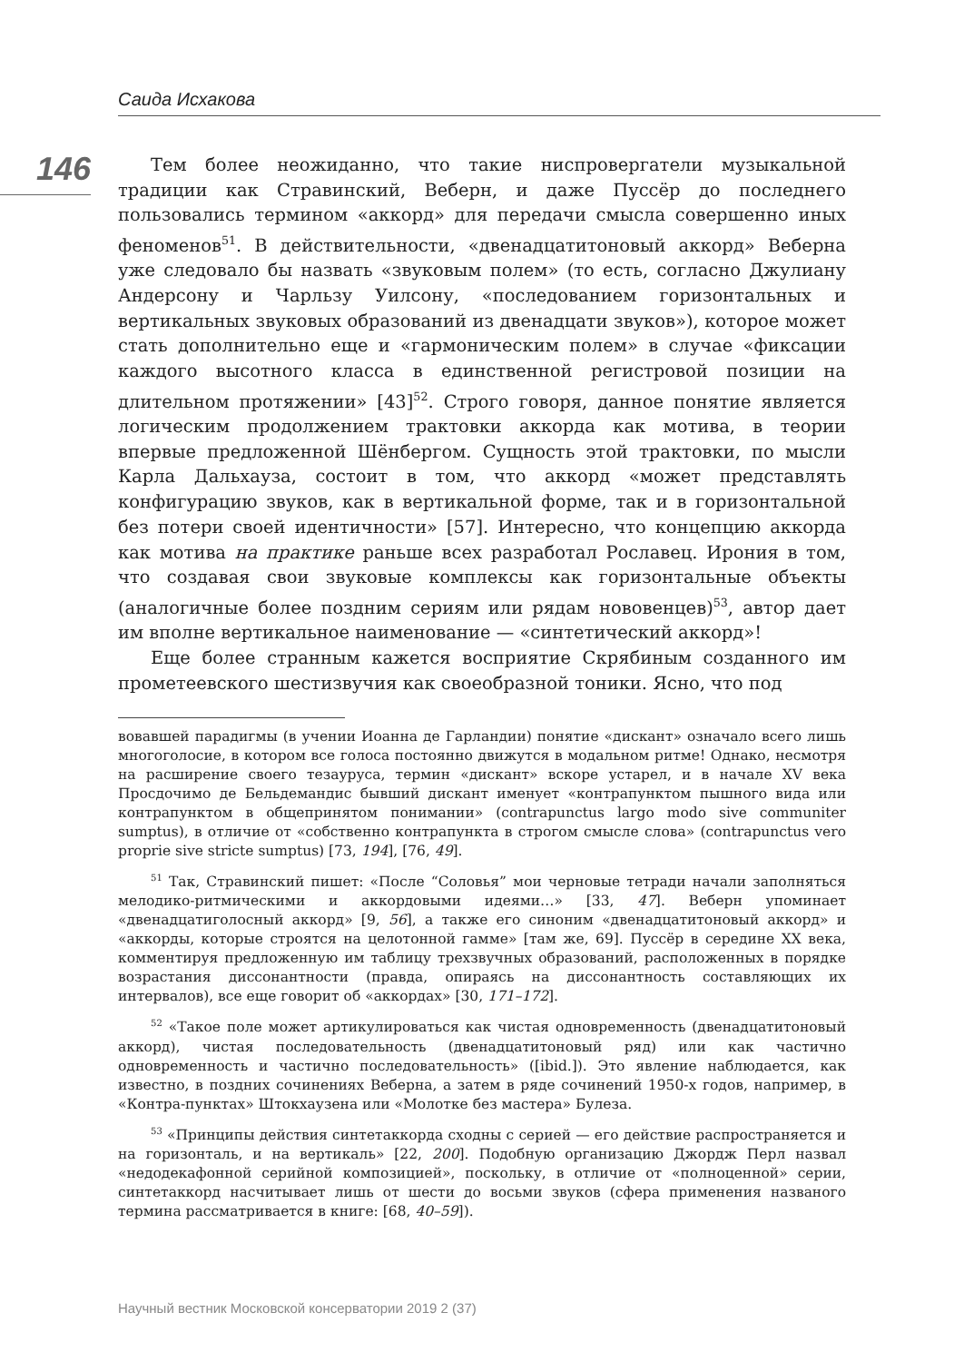Саида Исхакова
146
Тем более неожиданно, что такие ниспровергатели музыкальной традиции как Стравинский, Веберн, и даже Пуссёр до последнего пользовались термином «аккорд» для передачи смысла совершенно иных феноменов<sup>51</sup>. В действительности, «двенадцатитоновый аккорд» Веберна уже следовало бы назвать «звуковым полем» (то есть, согласно Джулиану Андерсону и Чарльзу Уилсону, «последованием горизонтальных и вертикальных звуковых образований из двенадцати звуков»), которое может стать дополнительно еще и «гармоническим полем» в случае «фиксации каждого высотного класса в единственной регистровой позиции на длительном протяжении» [43]<sup>52</sup>. Строго говоря, данное понятие является логическим продолжением трактовки аккорда как мотива, в теории впервые предложенной Шёнбергом. Сущность этой трактовки, по мысли Карла Дальхауза, состоит в том, что аккорд «может представлять конфигурацию звуков, как в вертикальной форме, так и в горизонтальной без потери своей идентичности» [57]. Интересно, что концепцию аккорда как мотива на практике раньше всех разработал Рославец. Ирония в том, что создавая свои звуковые комплексы как горизонтальные объекты (аналогичные более поздним сериям или рядам нововенцев)<sup>53</sup>, автор дает им вполне вертикальное наименование — «синтетический аккорд»!
Еще более странным кажется восприятие Скрябиным созданного им прометеевского шестизвучия как своеобразной тоники. Ясно, что под
вовавшей парадигмы (в учении Иоанна де Гарландии) понятие «дискант» означало всего лишь многоголосие, в котором все голоса постоянно движутся в модальном ритме! Однако, несмотря на расширение своего тезауруса, термин «дискант» вскоре устарел, и в начале XV века Просдочимо де Бельдемандис бывший дискант именует «контрапунктом пышного вида или контрапунктом в общепринятом понимании» (contrapunctus largo modo sive communiter sumptus), в отличие от «собственно контрапункта в строгом смысле слова» (contrapunctus vero proprie sive stricte sumptus) [73, 194], [76, 49].
<sup>51</sup> Так, Стравинский пишет: «После “Соловья” мои черновые тетради начали заполняться мелодико-ритмическими и аккордовыми идеями…» [33, 47]. Веберн упоминает «двенадцатиголосный аккорд» [9, 56], а также его синоним «двенадцатитоновый аккорд» и «аккорды, которые строятся на целотонной гамме» [там же, 69]. Пуссёр в середине XX века, комментируя предложенную им таблицу трехзвучных образований, расположенных в порядке возрастания диссонантности (правда, опираясь на диссонантность составляющих их интервалов), все еще говорит об «аккордах» [30, 171–172].
<sup>52</sup> «Такое поле может артикулироваться как чистая одновременность (двенадцатитоновый аккорд), чистая последовательность (двенадцатитоновый ряд) или как частично одновременность и частично последовательность» ([ibid.]). Это явление наблюдается, как известно, в поздних сочинениях Веберна, а затем в ряде сочинений 1950-х годов, например, в «Контра-пунктах» Штокхаузена или «Молотке без мастера» Булеза.
<sup>53</sup> «Принципы действия синтетаккорда сходны с серией — его действие распространяется и на горизонталь, и на вертикаль» [22, 200]. Подобную организацию Джордж Перл назвал «недодекафонной серийной композицией», поскольку, в отличие от «полноценной» серии, синтетаккорд насчитывает лишь от шести до восьми звуков (сфера применения названого термина рассматривается в книге: [68, 40–59]).
Научный вестник Московской консерватории 2019 2 (37)